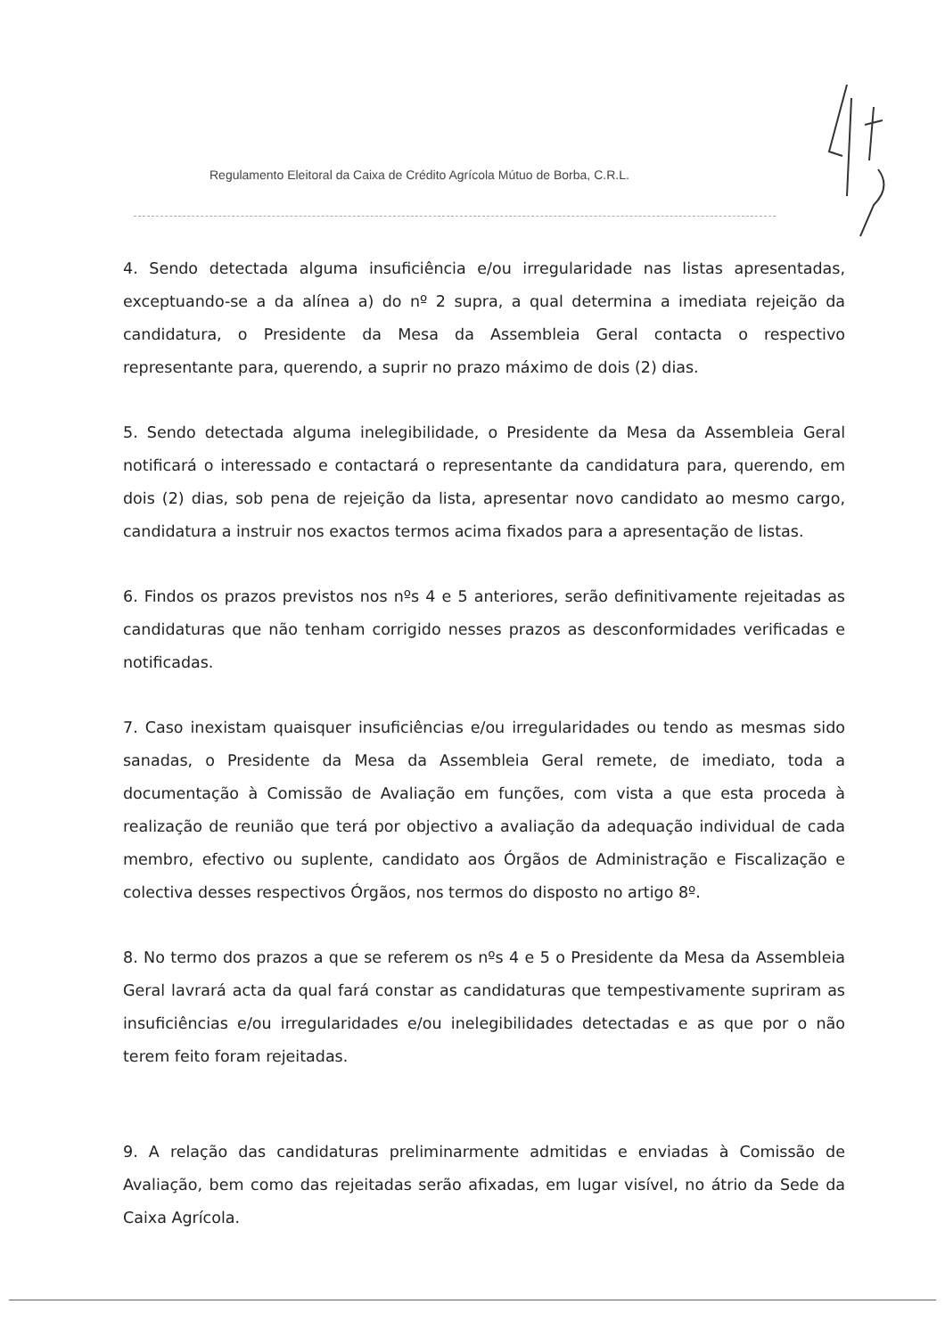Regulamento Eleitoral da Caixa de Crédito Agrícola Mútuo de Borba, C.R.L.
4. Sendo detectada alguma insuficiência e/ou irregularidade nas listas apresentadas, exceptuando-se a da alínea a) do nº 2 supra, a qual determina a imediata rejeição da candidatura, o Presidente da Mesa da Assembleia Geral contacta o respectivo representante para, querendo, a suprir no prazo máximo de dois (2) dias.
5. Sendo detectada alguma inelegibilidade, o Presidente da Mesa da Assembleia Geral notificará o interessado e contactará o representante da candidatura para, querendo, em dois (2) dias, sob pena de rejeição da lista, apresentar novo candidato ao mesmo cargo, candidatura a instruir nos exactos termos acima fixados para a apresentação de listas.
6. Findos os prazos previstos nos nºs 4 e 5 anteriores, serão definitivamente rejeitadas as candidaturas que não tenham corrigido nesses prazos as desconformidades verificadas e notificadas.
7. Caso inexistam quaisquer insuficiências e/ou irregularidades ou tendo as mesmas sido sanadas, o Presidente da Mesa da Assembleia Geral remete, de imediato, toda a documentação à Comissão de Avaliação em funções, com vista a que esta proceda à realização de reunião que terá por objectivo a avaliação da adequação individual de cada membro, efectivo ou suplente, candidato aos Órgãos de Administração e Fiscalização e colectiva desses respectivos Órgãos, nos termos do disposto no artigo 8º.
8. No termo dos prazos a que se referem os nºs 4 e 5 o Presidente da Mesa da Assembleia Geral lavrará acta da qual fará constar as candidaturas que tempestivamente supriram as insuficiências e/ou irregularidades e/ou inelegibilidades detectadas e as que por o não terem feito foram rejeitadas.
9. A relação das candidaturas preliminarmente admitidas e enviadas à Comissão de Avaliação, bem como das rejeitadas serão afixadas, em lugar visível, no átrio da Sede da Caixa Agrícola.